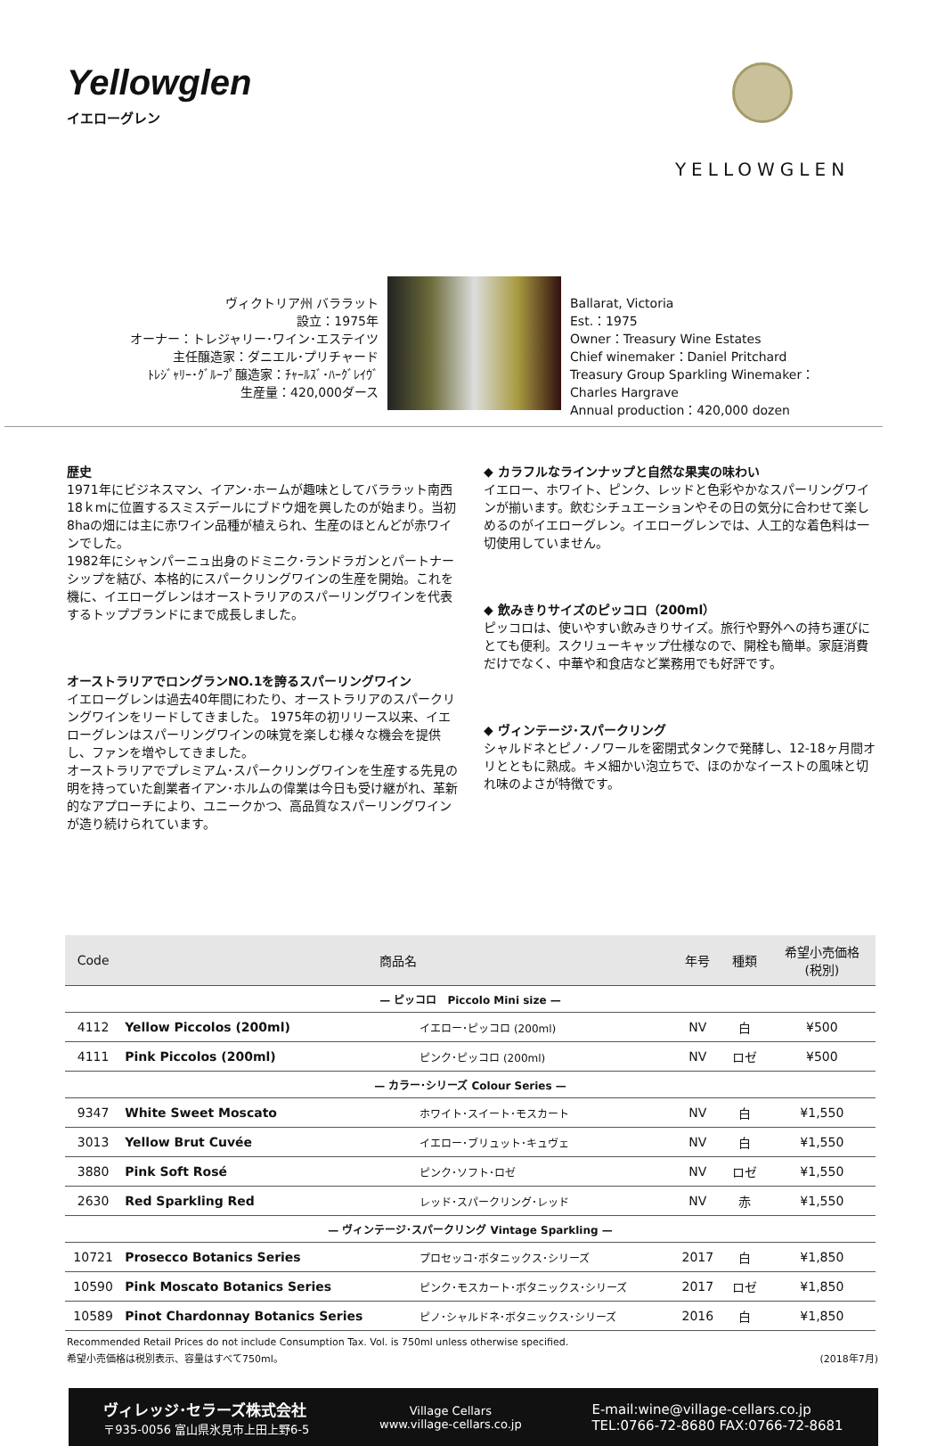Yellowglen
イエローグレン
YELLOWGLEN
ヴィクトリア州 バララット
設立：1975年
オーナー：トレジャリー･ワイン･エステイツ
主任醸造家：ダニエル･プリチャード
ﾄﾚｼﾞｬﾘｰ･ｸﾞﾙｰﾌﾟ醸造家：ﾁｬｰﾙｽﾞ･ﾊｰｸﾞﾚｲｳﾞ
生産量：420,000ダース
Ballarat, Victoria
Est.：1975
Owner：Treasury Wine Estates
Chief winemaker：Daniel Pritchard
Treasury Group Sparkling Winemaker：
Charles Hargrave
Annual production：420,000 dozen
歴史
1971年にビジネスマン、イアン･ホームが趣味としてバララット南西18ｋmに位置するスミスデールにブドウ畑を興したのが始まり。当初8haの畑には主に赤ワイン品種が植えられ、生産のほとんどが赤ワインでした。
1982年にシャンパーニュ出身のドミニク･ランドラガンとパートナーシップを結び、本格的にスパークリングワインの生産を開始。これを機に、イエローグレンはオーストラリアのスパーリングワインを代表するトップブランドにまで成長しました。
オーストラリアでロングランNO.1を誇るスパーリングワイン
イエローグレンは過去40年間にわたり、オーストラリアのスパークリングワインをリードしてきました。 1975年の初リリース以来、イエローグレンはスパーリングワインの味覚を楽しむ様々な機会を提供し、ファンを増やしてきました。
オーストラリアでプレミアム･スパークリングワインを生産する先見の明を持っていた創業者イアン･ホルムの偉業は今日も受け継がれ、革新的なアプローチにより、ユニークかつ、高品質なスパーリングワインが造り続けられています。
◆ カラフルなラインナップと自然な果実の味わい
イエロー、ホワイト、ピンク、レッドと色彩やかなスパーリングワインが揃います。飲むシチュエーションやその日の気分に合わせて楽しめるのがイエローグレン。イエローグレンでは、人工的な着色料は一切使用していません。
◆ 飲みきりサイズのピッコロ（200ml）
ピッコロは、使いやすい飲みきりサイズ。旅行や野外への持ち運びにとても便利。スクリューキャップ仕様なので、開栓も簡単。家庭消費だけでなく、中華や和食店など業務用でも好評です。
◆ ヴィンテージ･スパークリング
シャルドネとピノ･ノワールを密閉式タンクで発酵し、12-18ヶ月間オリとともに熟成。キメ細かい泡立ちで、ほのかなイーストの風味と切れ味のよさが特徴です。
| Code | 商品名 | | 年号 | 種類 | 希望小売価格 (税別) |
| --- | --- | --- | --- | --- | --- |
| — ピッコロ Piccolo Mini size — | | | | | |
| 4112 | Yellow Piccolos (200ml) | イエロー･ピッコロ (200ml) | NV | 白 | ¥500 |
| 4111 | Pink Piccolos (200ml) | ピンク･ピッコロ (200ml) | NV | ロゼ | ¥500 |
| — カラー･シリーズ Colour Series — | | | | | |
| 9347 | White Sweet Moscato | ホワイト･スイート･モスカート | NV | 白 | ¥1,550 |
| 3013 | Yellow Brut Cuvée | イエロー･ブリュット･キュヴェ | NV | 白 | ¥1,550 |
| 3880 | Pink Soft Rosé | ピンク･ソフト･ロゼ | NV | ロゼ | ¥1,550 |
| 2630 | Red Sparkling Red | レッド･スパークリング･レッド | NV | 赤 | ¥1,550 |
| — ヴィンテージ･スパークリング Vintage Sparkling — | | | | | |
| 10721 | Prosecco Botanics Series | プロセッコ･ボタニックス･シリーズ | 2017 | 白 | ¥1,850 |
| 10590 | Pink Moscato Botanics Series | ピンク･モスカート･ボタニックス･シリーズ | 2017 | ロゼ | ¥1,850 |
| 10589 | Pinot Chardonnay Botanics Series | ピノ･シャルドネ･ボタニックス･シリーズ | 2016 | 白 | ¥1,850 |
Recommended Retail Prices do not include Consumption Tax. Vol. is 750ml unless otherwise specified.
希望小売価格は税別表示、容量はすべて750ml。
(2018年7月)
ヴィレッジ･セラーズ株式会社
〒935-0056 富山県氷見市上田上野6-5
Village Cellars
www.village-cellars.co.jp
E-mail:wine@village-cellars.co.jp
TEL:0766-72-8680 FAX:0766-72-8681